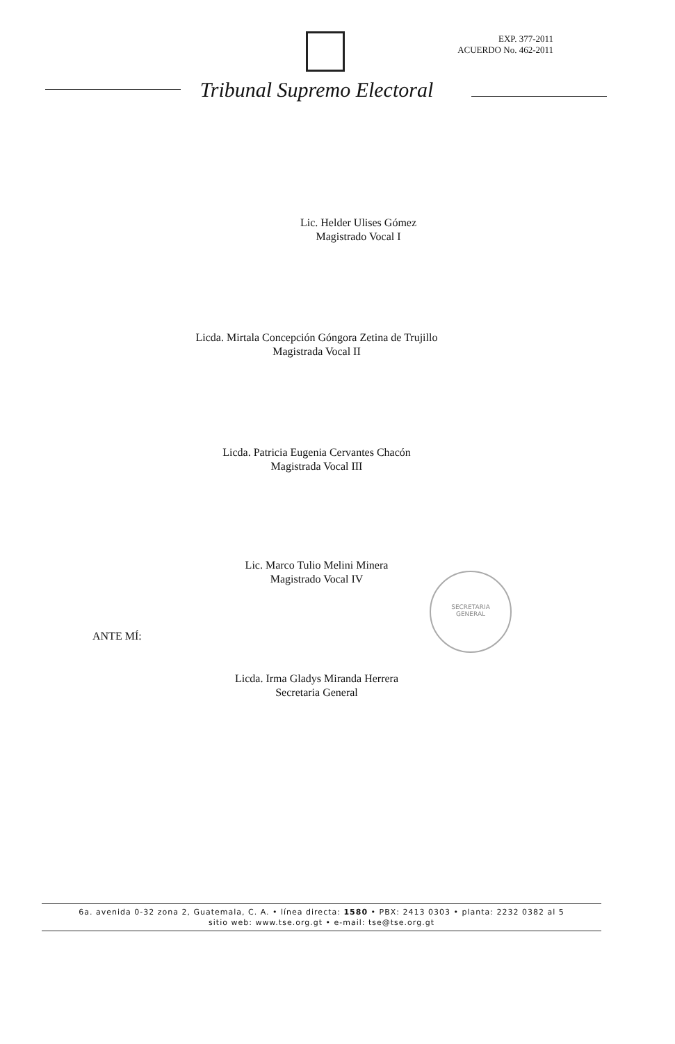EXP. 377-2011
ACUERDO No. 462-2011
Tribunal Supremo Electoral
Lic. Helder Ulises Gómez
Magistrado Vocal I
Licda. Mirtala Concepción Góngora Zetina de Trujillo
Magistrada Vocal II
Licda. Patricia Eugenia Cervantes Chacón
Magistrada Vocal III
Lic. Marco Tulio Melini Minera
Magistrado Vocal IV
ANTE MÍ:
SECRETARIA
GENERAL
Licda. Irma Gladys Miranda Herrera
Secretaria General
6a. avenida 0-32 zona 2, Guatemala, C. A. • línea directa: 1580 • PBX: 2413 0303 • planta: 2232 0382 al 5
sitio web: www.tse.org.gt • e-mail: tse@tse.org.gt